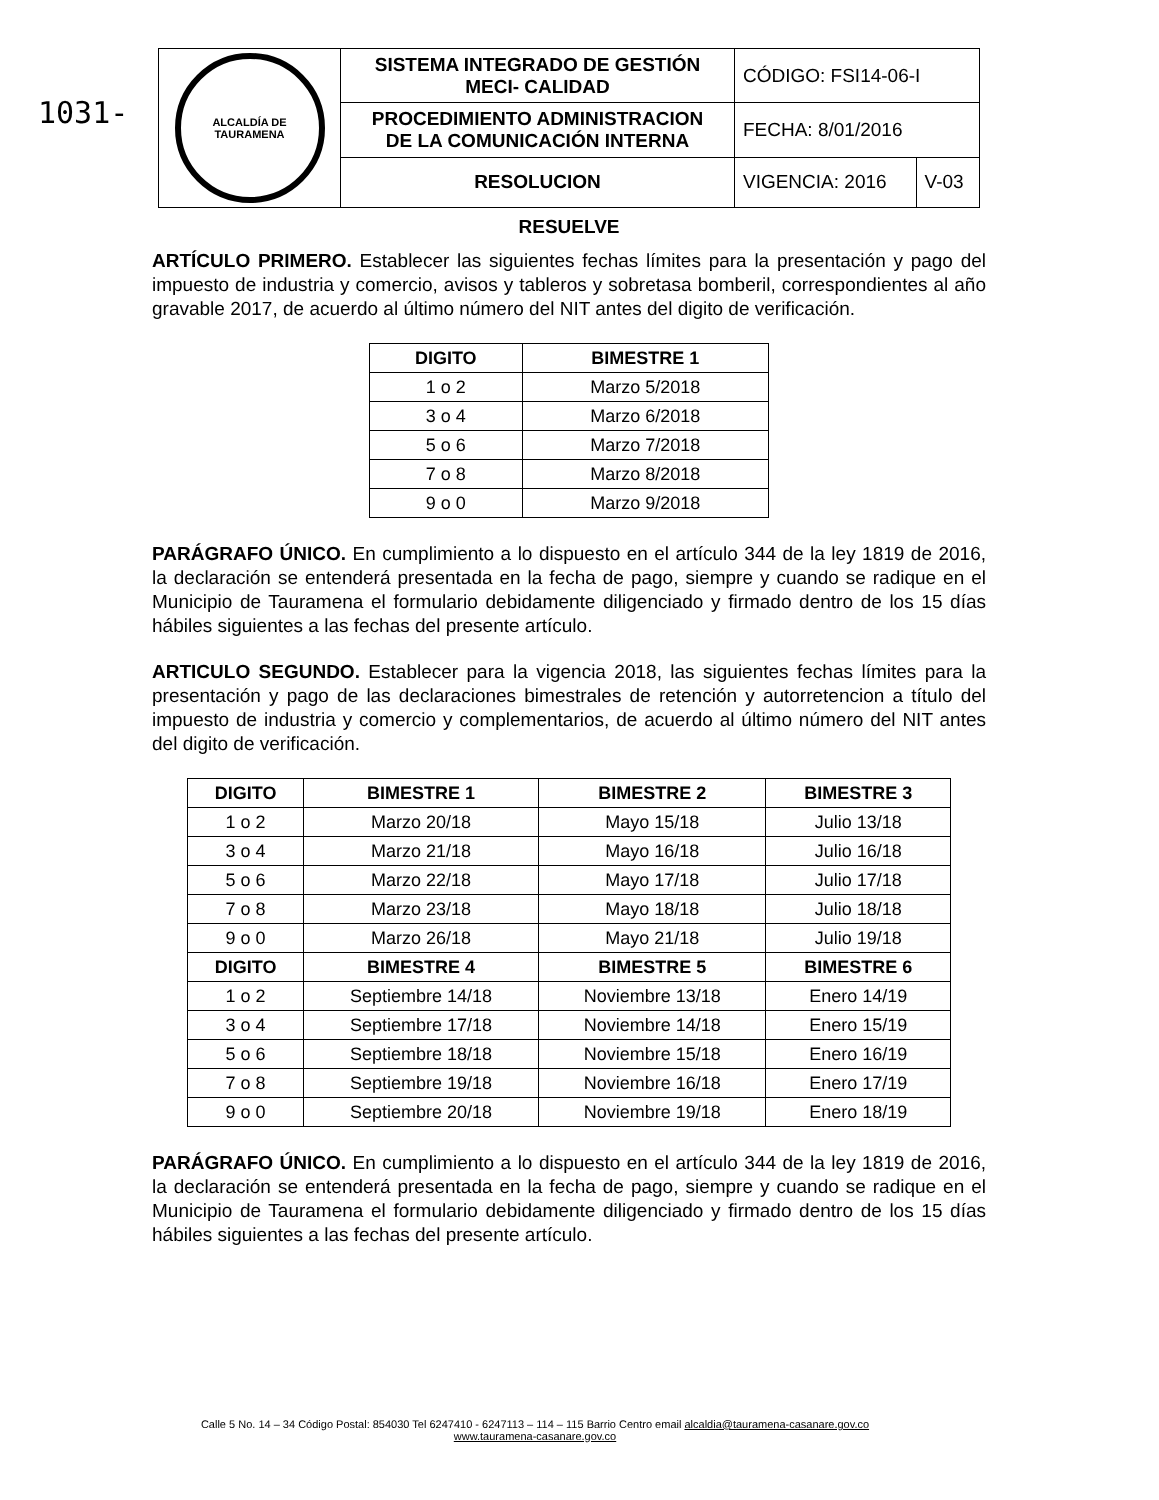1031-
| ALCALDÍA DE TAURAMENA | SISTEMA INTEGRADO DE GESTIÓN MECI- CALIDAD | CÓDIGO: FSI14-06-I | |
| | PROCEDIMIENTO ADMINISTRACION DE LA COMUNICACIÓN INTERNA | FECHA: 8/01/2016 | |
| | RESOLUCION | VIGENCIA: 2016 | V-03 |
RESUELVE
ARTÍCULO PRIMERO. Establecer las siguientes fechas límites para la presentación y pago del impuesto de industria y comercio, avisos y tableros y sobretasa bomberil, correspondientes al año gravable 2017, de acuerdo al último número del NIT antes del digito de verificación.
| DIGITO | BIMESTRE 1 |
| --- | --- |
| 1 o 2 | Marzo 5/2018 |
| 3 o 4 | Marzo 6/2018 |
| 5 o 6 | Marzo 7/2018 |
| 7 o 8 | Marzo 8/2018 |
| 9 o 0 | Marzo 9/2018 |
PARÁGRAFO ÚNICO. En cumplimiento a lo dispuesto en el artículo 344 de la ley 1819 de 2016, la declaración se entenderá presentada en la fecha de pago, siempre y cuando se radique en el Municipio de Tauramena el formulario debidamente diligenciado y firmado dentro de los 15 días hábiles siguientes a las fechas del presente artículo.
ARTICULO SEGUNDO. Establecer para la vigencia 2018, las siguientes fechas límites para la presentación y pago de las declaraciones bimestrales de retención y autorretencion a título del impuesto de industria y comercio y complementarios, de acuerdo al último número del NIT antes del digito de verificación.
| DIGITO | BIMESTRE 1 | BIMESTRE 2 | BIMESTRE 3 |
| --- | --- | --- | --- |
| 1 o 2 | Marzo 20/18 | Mayo 15/18 | Julio 13/18 |
| 3 o 4 | Marzo 21/18 | Mayo 16/18 | Julio 16/18 |
| 5 o 6 | Marzo 22/18 | Mayo 17/18 | Julio 17/18 |
| 7 o 8 | Marzo 23/18 | Mayo 18/18 | Julio 18/18 |
| 9 o 0 | Marzo 26/18 | Mayo 21/18 | Julio 19/18 |
| DIGITO | BIMESTRE 4 | BIMESTRE 5 | BIMESTRE 6 |
| 1 o 2 | Septiembre 14/18 | Noviembre 13/18 | Enero 14/19 |
| 3 o 4 | Septiembre 17/18 | Noviembre 14/18 | Enero 15/19 |
| 5 o 6 | Septiembre 18/18 | Noviembre 15/18 | Enero 16/19 |
| 7 o 8 | Septiembre 19/18 | Noviembre 16/18 | Enero 17/19 |
| 9 o 0 | Septiembre 20/18 | Noviembre 19/18 | Enero 18/19 |
PARÁGRAFO ÚNICO. En cumplimiento a lo dispuesto en el artículo 344 de la ley 1819 de 2016, la declaración se entenderá presentada en la fecha de pago, siempre y cuando se radique en el Municipio de Tauramena el formulario debidamente diligenciado y firmado dentro de los 15 días hábiles siguientes a las fechas del presente artículo.
Calle 5 No. 14 – 34 Código Postal: 854030 Tel 6247410 - 6247113 – 114 – 115 Barrio Centro email alcaldia@tauramena-casanare.gov.co
www.tauramena-casanare.gov.co